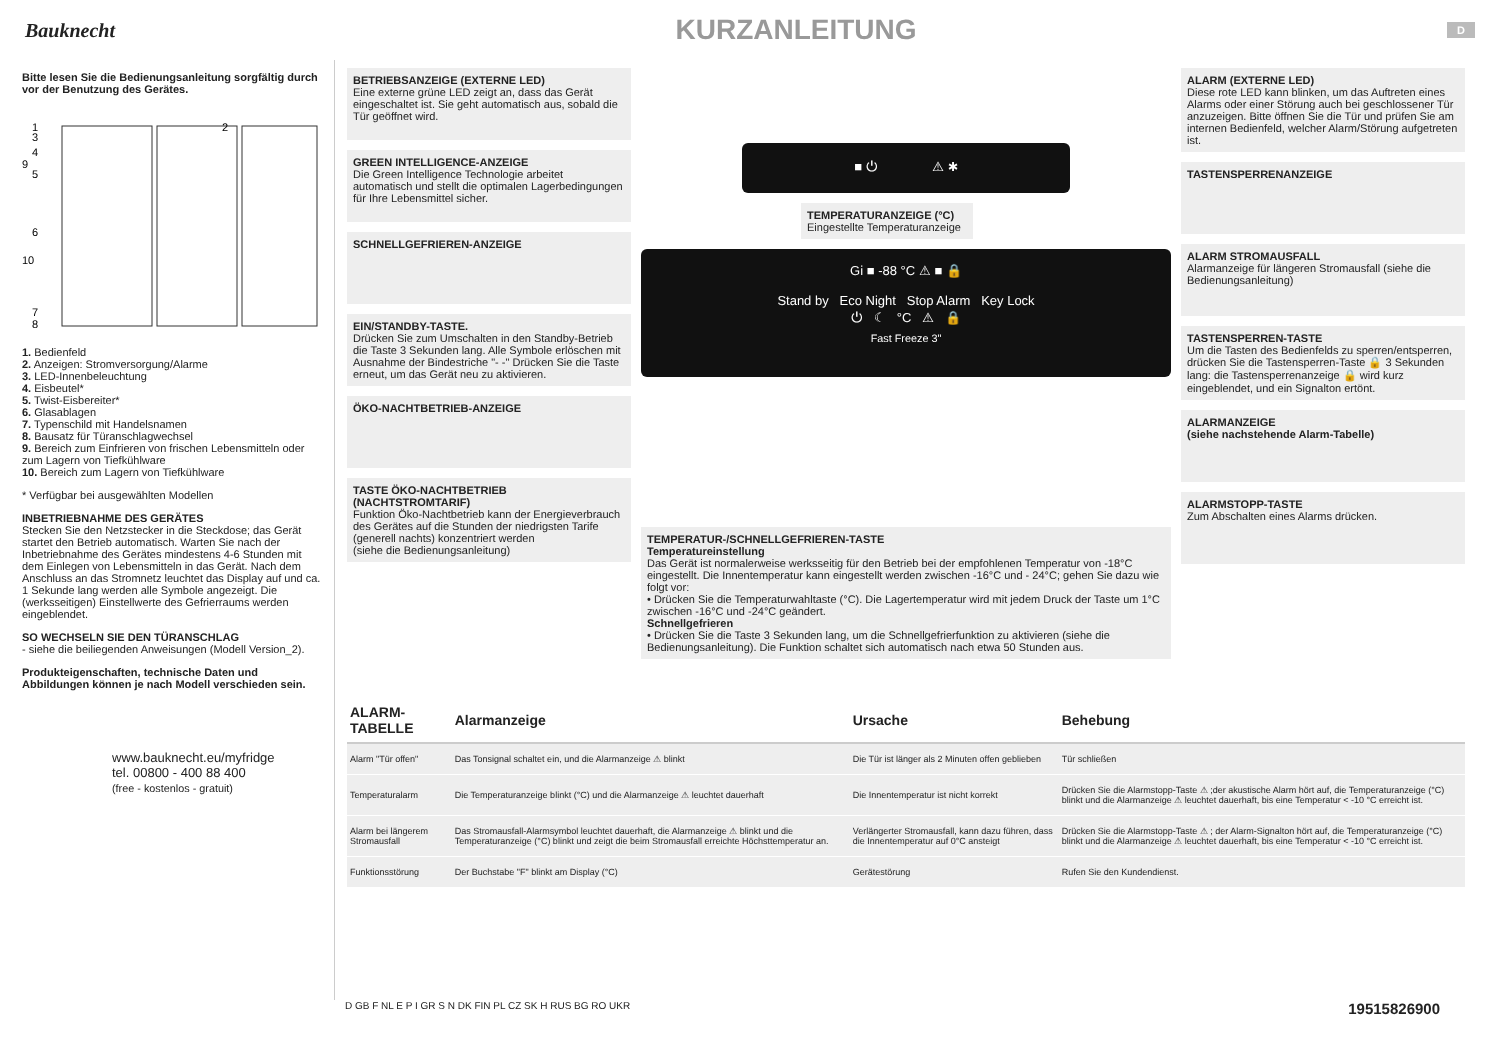Bauknecht
KURZANLEITUNG
D
Bitte lesen Sie die Bedienungsanleitung sorgfältig durch vor der Benutzung des Gerätes.
1
3
4
9
5
6
10
7
8
2
1. Bedienfeld
2. Anzeigen: Stromversorgung/Alarme
3. LED-Innenbeleuchtung
4. Eisbeutel*
5. Twist-Eisbereiter*
6. Glasablagen
7. Typenschild mit Handelsnamen
8. Bausatz für Türanschlagwechsel
9. Bereich zum Einfrieren von frischen Lebensmitteln oder zum Lagern von Tiefkühlware
10. Bereich zum Lagern von Tiefkühlware
* Verfügbar bei ausgewählten Modellen
INBETRIEBNAHME DES GERÄTES
Stecken Sie den Netzstecker in die Steckdose; das Gerät startet den Betrieb automatisch. Warten Sie nach der Inbetriebnahme des Gerätes mindestens 4-6 Stunden mit dem Einlegen von Lebensmitteln in das Gerät. Nach dem Anschluss an das Stromnetz leuchtet das Display auf und ca. 1 Sekunde lang werden alle Symbole angezeigt. Die (werksseitigen) Einstellwerte des Gefrierraums werden eingeblendet.
SO WECHSELN SIE DEN TÜRANSCHLAG
- siehe die beiliegenden Anweisungen (Modell Version_2).
Produkteigenschaften, technische Daten und Abbildungen können je nach Modell verschieden sein.
www.bauknecht.eu/myfridge
tel. 00800 - 400 88 400
(free - kostenlos - gratuit)
BETRIEBSANZEIGE (EXTERNE LED)
Eine externe grüne LED zeigt an, dass das Gerät eingeschaltet ist. Sie geht automatisch aus, sobald die Tür geöffnet wird.
GREEN INTELLIGENCE-ANZEIGE
Die Green Intelligence Technologie arbeitet automatisch und stellt die optimalen Lagerbedingungen für Ihre Lebensmittel sicher.
SCHNELLGEFRIEREN-ANZEIGE
EIN/STANDBY-TASTE.
Drücken Sie zum Umschalten in den Standby-Betrieb die Taste 3 Sekunden lang. Alle Symbole erlöschen mit Ausnahme der Bindestriche "- -" Drücken Sie die Taste erneut, um das Gerät neu zu aktivieren.
ÖKO-NACHTBETRIEB-ANZEIGE
TASTE ÖKO-NACHTBETRIEB (NACHTSTROMTARIF)
Funktion Öko-Nachtbetrieb kann der Energieverbrauch des Gerätes auf die Stunden der niedrigsten Tarife (generell nachts) konzentriert werden
(siehe die Bedienungsanleitung)
■ ⏻ ⚠ ✱
TEMPERATURANZEIGE (°C)
Eingestellte Temperaturanzeige
Gi ■ -88 °C ⚠ ■ 🔒
Stand by Eco Night Stop Alarm Key Lock
⏻ ☾ °C ⚠ 🔒
Fast Freeze 3"
TEMPERATUR-/SCHNELLGEFRIEREN-TASTE
Temperatureinstellung
Das Gerät ist normalerweise werksseitig für den Betrieb bei der empfohlenen Temperatur von -18°C eingestellt. Die Innentemperatur kann eingestellt werden zwischen -16°C und - 24°C; gehen Sie dazu wie folgt vor:
• Drücken Sie die Temperaturwahltaste (°C). Die Lagertemperatur wird mit jedem Druck der Taste um 1°C zwischen -16°C und -24°C geändert.
Schnellgefrieren
• Drücken Sie die Taste 3 Sekunden lang, um die Schnellgefrierfunktion zu aktivieren (siehe die Bedienungsanleitung). Die Funktion schaltet sich automatisch nach etwa 50 Stunden aus.
ALARM (EXTERNE LED)
Diese rote LED kann blinken, um das Auftreten eines Alarms oder einer Störung auch bei geschlossener Tür anzuzeigen. Bitte öffnen Sie die Tür und prüfen Sie am internen Bedienfeld, welcher Alarm/Störung aufgetreten ist.
TASTENSPERRENANZEIGE
ALARM STROMAUSFALL
Alarmanzeige für längeren Stromausfall (siehe die Bedienungsanleitung)
TASTENSPERREN-TASTE
Um die Tasten des Bedienfelds zu sperren/entsperren, drücken Sie die Tastensperren-Taste 🔒 3 Sekunden lang: die Tastensperrenanzeige 🔒 wird kurz eingeblendet, und ein Signalton ertönt.
ALARMANZEIGE
(siehe nachstehende Alarm-Tabelle)
ALARMSTOPP-TASTE
Zum Abschalten eines Alarms drücken.
| ALARM-TABELLE | Alarmanzeige | Ursache | Behebung |
| --- | --- | --- | --- |
| Alarm "Tür offen" | Das Tonsignal schaltet ein, und die Alarmanzeige ⚠ blinkt | Die Tür ist länger als 2 Minuten offen geblieben | Tür schließen |
| Temperaturalarm | Die Temperaturanzeige blinkt (°C) und die Alarmanzeige ⚠ leuchtet dauerhaft | Die Innentemperatur ist nicht korrekt | Drücken Sie die Alarmstopp-Taste ⚠ ;der akustische Alarm hört auf, die Temperaturanzeige (°C) blinkt und die Alarmanzeige ⚠ leuchtet dauerhaft, bis eine Temperatur < -10 °C erreicht ist. |
| Alarm bei längerem Stromausfall | Das Stromausfall-Alarmsymbol leuchtet dauerhaft, die Alarmanzeige ⚠ blinkt und die Temperaturanzeige (°C) blinkt und zeigt die beim Stromausfall erreichte Höchsttemperatur an. | Verlängerter Stromausfall, kann dazu führen, dass die Innentemperatur auf 0°C ansteigt | Drücken Sie die Alarmstopp-Taste ⚠ ; der Alarm-Signalton hört auf, die Temperaturanzeige (°C) blinkt und die Alarmanzeige ⚠ leuchtet dauerhaft, bis eine Temperatur < -10 °C erreicht ist. |
| Funktionsstörung | Der Buchstabe "F" blinkt am Display (°C) | Gerätestörung | Rufen Sie den Kundendienst. |
D GB F NL E P I GR S N DK FIN PL CZ SK H RUS BG RO UKR 19515826900